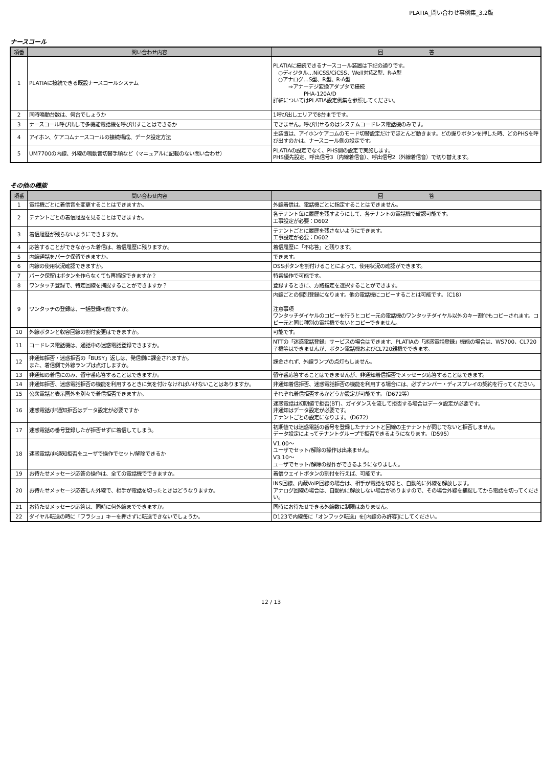PLATIA_問い合わせ事例集_3.2版
ナースコール
| 項番 | 問い合わせ内容 | 回 答 |
| --- | --- | --- |
| 1 | PLATIAに接続できる既設ナースコールシステム | PLATIAに接続できるナースコール装置は下記の通りです。 ○ディジタル…NiCSS/CiCSS、Well対応Z型、R-A型 ○アナログ…S型、R型、R-A型 ⇒アナーデジ変換アダプタで接続 PHA-120A/D 詳細についてはPLATIA設定例集を参照してください。 |
| 2 | 同時鳴動台数は、何台でしょうか | 1呼び出しエリアで8台までです。 |
| 3 | ナースコール呼び出しで多機能電話機を呼び出すことはできるか | できません。呼び出せるのはシステムコードレス電話機のみです。 |
| 4 | アイホン、ケアコムナースコールの接続構成、データ設定方法 | 主装置は、アイホンケアコムのモード切替設定だけでほとんど動きます。どの握りボタンを押した時、どのPHSを呼び出すのかは、ナースコール側の設定です。 |
| 5 | UM7700の内線、外線の鳴動音切替手順など（マニュアルに記載のない問い合わせ） | PLATIAの設定でなく、PHS側の設定で実施します。 PHS優先設定、呼出信号3（内線着信音）、呼出信号2（外線着信音）で切り替えます。 |
その他の機能
| 項番 | 問い合わせ内容 | 回 答 |
| --- | --- | --- |
| 1 | 電話機ごとに着信音を変更することはできますか。 | 外線着信は、電話機ごとに指定することはできません。 |
| 2 | テナントごとの着信履歴を見ることはできますか。 | 各テナント毎に履歴を残すようにして、各テナントの電話機で確認可能です。 工事設定が必要：D602 |
| 3 | 着信履歴が残らないようにできますか。 | テナントごとに履歴を残さないようにできます。 工事設定が必要：D602 |
| 4 | 応答することができなかった着信は、着信履歴に残りますか。 | 着信履歴に「不応答」と残ります。 |
| 5 | 内線通話をパーク保留できますか。 | できます。 |
| 6 | 内線の使用状況確認できますか。 | DSSボタンを割付けることによって、使用状況の確認ができます。 |
| 7 | パーク保留はボタンを作らなくても再捕捉できますか？ | 特番操作で可能です。 |
| 8 | ワンタッチ登録で、特定回線を捕捉することができますか？ | 登録するときに、方路指定を選択することができます。 |
| 9 | ワンタッチの登録は、一括登録可能ですか。 | 内線ごとの個別登録になります。他の電話機にコピーすることは可能です。（C18） 注意事項 ワンタッチダイヤルのコピーを行うとコピー元の電話機のワンタッチダイヤル以外のキー割付もコピーされます。コピー元と同じ種別の電話機でないとコピーできません。 |
| 10 | 外線ボタンと収容回線の割付変更はできますか。 | 可能です。 |
| 11 | コードレス電話機は、通話中の迷惑電話登録できますか。 | NTTの「迷惑電話登録」サービスの場合はできます、PLATIAの「迷惑電話登録」機能の場合は、WS700、CL720子機等はできませんが、ボタン電話機およびCL720親機でできます。 |
| 12 | 非通知拒否・迷惑拒否の「BUSY」返しは、発信側に課金されますか。 また、着信側で外線ランプは点灯しますか。 | 課金されず、外線ランプの点灯もしません。 |
| 13 | 非通知の着信にのみ、留守番応答することはできますか。 | 留守番応答することはできませんが、非通知着信拒否でメッセージ応答することはできます。 |
| 14 | 非通知拒否、迷惑電話拒否の機能を利用するときに気を付けなければいけないことはありますか。 | 非通知着信拒否、迷惑電話拒否の機能を利用する場合には、必ずナンバー・ディスプレイの契約を行ってください。 |
| 15 | 公衆電話と表示圏外を別々で着信拒否できますか。 | それぞれ着信拒否するかどうか設定が可能です。（D672等） |
| 16 | 迷惑電話/非通知拒否はデータ設定が必要ですか | 迷惑電話は初期値で拒否(BT)、ガイダンスを流して拒否する場合はデータ設定が必要です。 非通知はデータ設定が必要です。 テナントごとの設定になります。（D672） |
| 17 | 迷惑電話の番号登録したが拒否せずに着信してしまう。 | 初期値では迷惑電話の番号を登録したテナントと回線の主テナントが同じでないと拒否しません。 データ設定によってテナントグループで拒否できるようになります。（D595） |
| 18 | 迷惑電話/非通知拒否をユーザで操作でセット/解除できるか | V1.00～ ユーザでセット/解除の操作は出来ません。 V3.10～ ユーザでセット/解除の操作ができるようになりました。 |
| 19 | お待たせメッセージ応答の操作は、全ての電話機でできますか。 | 着信ウェイトボタンの割付を行えば、可能です。 |
| 20 | お待たせメッセージ応答した外線で、相手が電話を切ったときはどうなりますか。 | INS回線、内蔵VoIP回線の場合は、相手が電話を切ると、自動的に外線を解放します。 アナログ回線の場合は、自動的に解放しない場合がありますので、その場合外線を捕捉してから電話を切ってください。 |
| 21 | お待たせメッセージ応答は、同時に何外線までできますか。 | 同時にお待たせできる外線数に制限はありません。 |
| 22 | ダイヤル転送の時に「フラシュ」キーを押さずに転送できないでしょうか。 | D123で内線毎に「オンフック転送」を[内線のみ許容]にしてください。 |
12 / 13